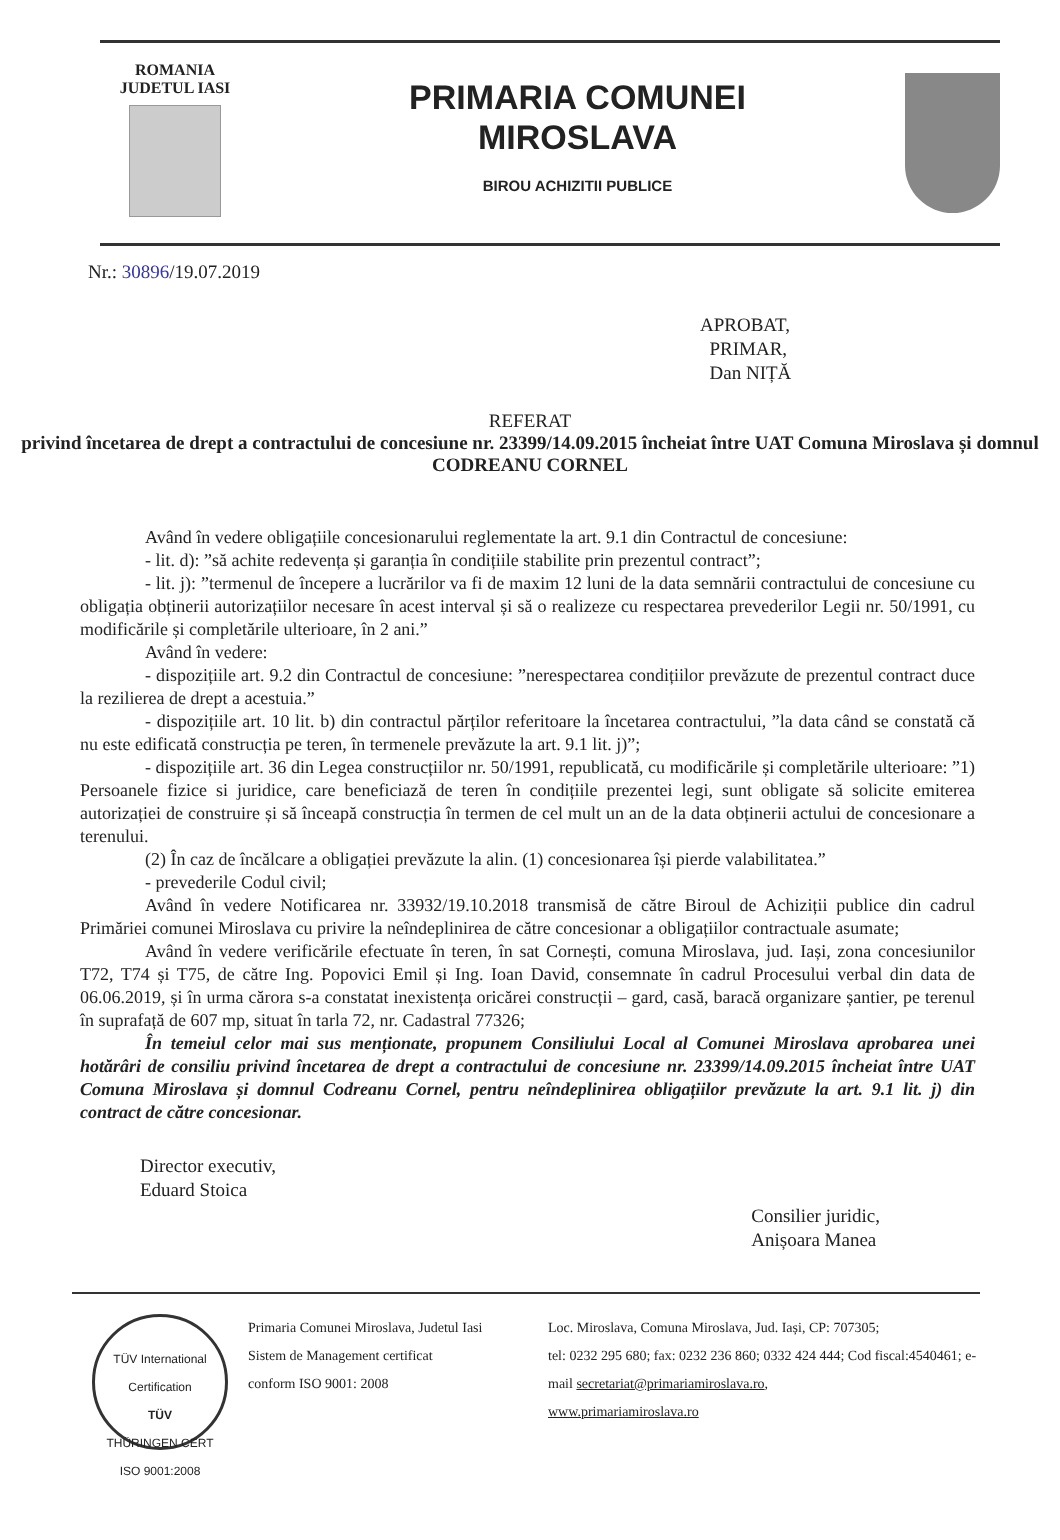ROMANIA
JUDETUL IASI
PRIMARIA COMUNEI
MIROSLAVA
BIROU ACHIZITII PUBLICE
Nr.: 30896/19.07.2019
APROBAT,
PRIMAR,
Dan NIȚĂ
REFERAT
privind încetarea de drept a contractului de concesiune nr. 23399/14.09.2015 încheiat între UAT Comuna Miroslava și domnul CODREANU CORNEL
Având în vedere obligațiile concesionarului reglementate la art. 9.1 din Contractul de concesiune:
- lit. d): ”să achite redevența și garanția în condițiile stabilite prin prezentul contract”;
- lit. j): ”termenul de începere a lucrărilor va fi de maxim 12 luni de la data semnării contractului de concesiune cu obligația obținerii autorizațiilor necesare în acest interval și să o realizeze cu respectarea prevederilor Legii nr. 50/1991, cu modificările și completările ulterioare, în 2 ani.”
Având în vedere:
- dispozițiile art. 9.2 din Contractul de concesiune: ”nerespectarea condițiilor prevăzute de prezentul contract duce la rezilierea de drept a acestuia.”
- dispozițiile art. 10 lit. b) din contractul părților referitoare la încetarea contractului, ”la data când se constată că nu este edificată construcția pe teren, în termenele prevăzute la art. 9.1 lit. j)”;
- dispozițiile art. 36 din Legea construcțiilor nr. 50/1991, republicată, cu modificările și completările ulterioare: ”1) Persoanele fizice si juridice, care beneficiază de teren în condițiile prezentei legi, sunt obligate să solicite emiterea autorizației de construire și să înceapă construcția în termen de cel mult un an de la data obținerii actului de concesionare a terenului.
(2) În caz de încălcare a obligației prevăzute la alin. (1) concesionarea își pierde valabilitatea.”
- prevederile Codul civil;
Având în vedere Notificarea nr. 33932/19.10.2018 transmisă de către Biroul de Achiziții publice din cadrul Primăriei comunei Miroslava cu privire la neîndeplinirea de către concesionar a obligațiilor contractuale asumate;
Având în vedere verificările efectuate în teren, în sat Cornești, comuna Miroslava, jud. Iași, zona concesiunilor T72, T74 și T75, de către Ing. Popovici Emil și Ing. Ioan David, consemnate în cadrul Procesului verbal din data de 06.06.2019, și în urma cărora s-a constatat inexistența oricărei construcții – gard, casă, baracă organizare șantier, pe terenul în suprafață de 607 mp, situat în tarla 72, nr. Cadastral 77326;
În temeiul celor mai sus menționate, propunem Consiliului Local al Comunei Miroslava aprobarea unei hotărâri de consiliu privind încetarea de drept a contractului de concesiune nr. 23399/14.09.2015 încheiat între UAT Comuna Miroslava și domnul Codreanu Cornel, pentru neîndeplinirea obligațiilor prevăzute la art. 9.1 lit. j) din contract de către concesionar.
Director executiv,
Eduard Stoica
Consilier juridic,
Anișoara Manea
TÜV International Certification
TÜV
THÜRINGEN CERT
ISO 9001:2008
Primaria Comunei Miroslava, Judetul Iasi
Sistem de Management certificat
conform ISO 9001: 2008
Loc. Miroslava, Comuna Miroslava, Jud. Iași, CP: 707305;
tel: 0232 295 680; fax: 0232 236 860; 0332 424 444; Cod fiscal:4540461; e-mail secretariat@primariamiroslava.ro,
www.primariamiroslava.ro